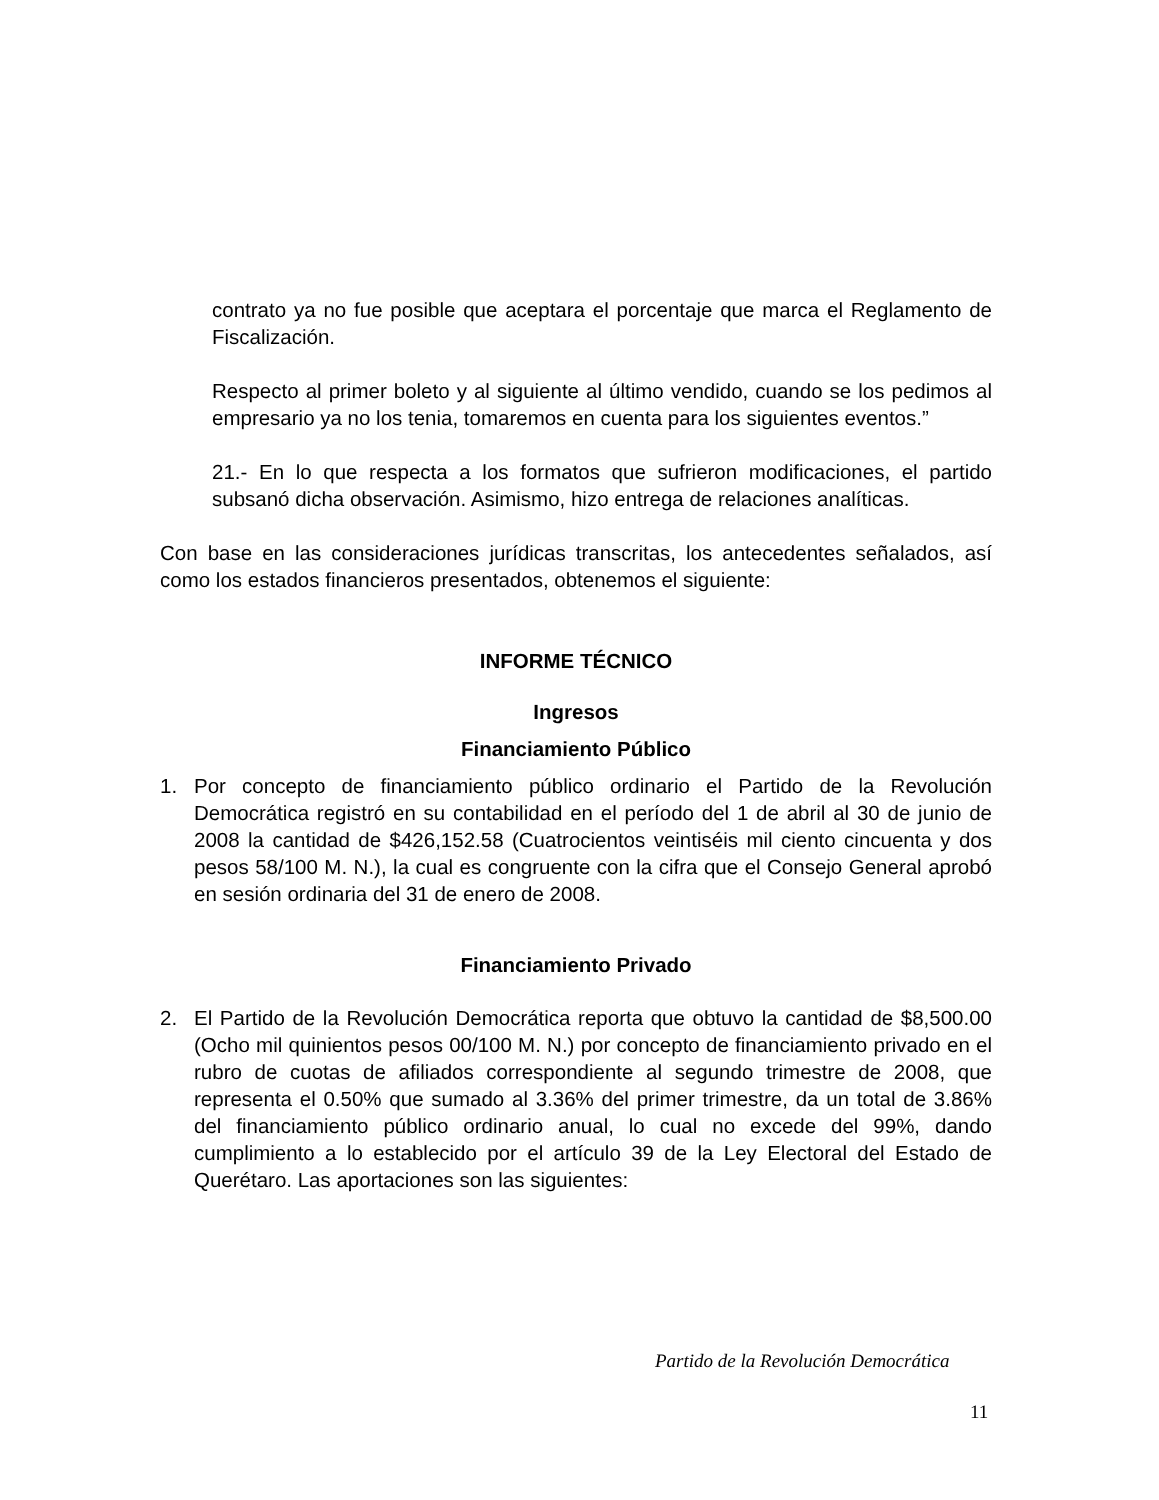contrato ya no fue posible que aceptara el porcentaje que marca el Reglamento de Fiscalización.
Respecto al primer boleto y al siguiente al último vendido, cuando se los pedimos al empresario ya no los tenia, tomaremos en cuenta para los siguientes eventos.”
21.- En lo que respecta a los formatos que sufrieron modificaciones, el partido subsanó dicha observación. Asimismo, hizo entrega de relaciones analíticas.
Con base en las consideraciones jurídicas transcritas, los antecedentes señalados, así como los estados financieros presentados, obtenemos el siguiente:
INFORME TÉCNICO
Ingresos
Financiamiento Público
1. Por concepto de financiamiento público ordinario el Partido de la Revolución Democrática registró en su contabilidad en el período del 1 de abril al 30 de junio de 2008 la cantidad de $426,152.58 (Cuatrocientos veintiséis mil ciento cincuenta y dos pesos 58/100 M. N.), la cual es congruente con la cifra que el Consejo General aprobó en sesión ordinaria del 31 de enero de 2008.
Financiamiento Privado
2. El Partido de la Revolución Democrática reporta que obtuvo la cantidad de $8,500.00 (Ocho mil quinientos pesos 00/100 M. N.) por concepto de financiamiento privado en el rubro de cuotas de afiliados correspondiente al segundo trimestre de 2008, que representa el 0.50% que sumado al 3.36% del primer trimestre, da un total de 3.86% del financiamiento público ordinario anual, lo cual no excede del 99%, dando cumplimiento a lo establecido por el artículo 39 de la Ley Electoral del Estado de Querétaro. Las aportaciones son las siguientes:
Partido de la Revolución Democrática
11